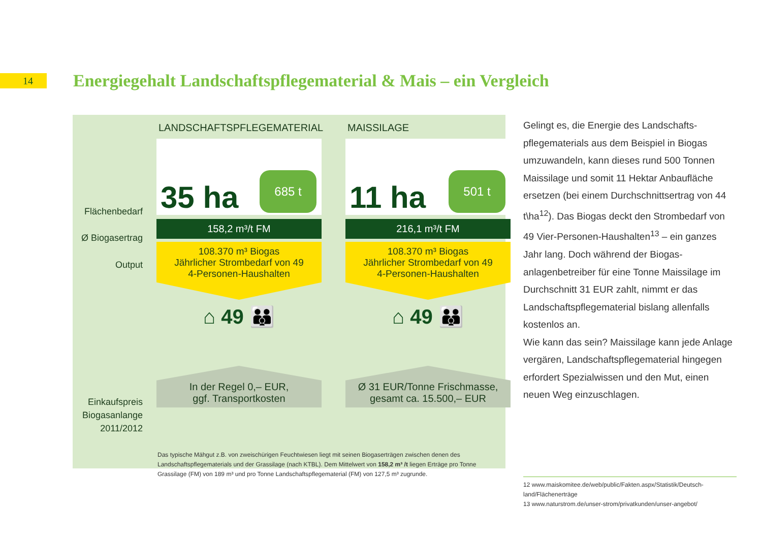14
Energiegehalt Landschaftspflegematerial & Mais – ein Vergleich
Flächenbedarf
Ø Biogasertrag
Output
Einkaufspreis
Biogasanlange
2011/2012
LANDSCHAFTSPFLEGEMATERIAL
35 ha
685 t
158,2 m³/t FM
108.370 m³ Biogas
Jährlicher Strombedarf von 49
4-Personen-Haushalten
⌂ 49 👪
In der Regel 0,– EUR,
ggf. Transportkosten
MAISSILAGE
11 ha
501 t
216,1 m³/t FM
108.370 m³ Biogas
Jährlicher Strombedarf von 49
4-Personen-Haushalten
⌂ 49 👪
Ø 31 EUR/Tonne Frischmasse,
gesamt ca. 15.500,– EUR
Das typische Mähgut z.B. von zweischürigen Feuchtwiesen liegt mit seinen Biogaserträgen zwischen denen des Landschaftspflegematerials und der Grassilage (nach KTBL). Dem Mittelwert von 158,2 m³ /t liegen Erträge pro Tonne Grassilage (FM) von 189 m³ und pro Tonne Landschaftspflegematerial (FM) von 127,5 m³ zugrunde.
Gelingt es, die Energie des Landschafts­pflegematerials aus dem Beispiel in Biogas umzuwandeln, kann dieses rund 500 Tonnen Maissilage und somit 11 Hektar Anbaufläche ersetzen (bei einem Durchschnittsertrag von 44 t\ha<sup>12</sup>). Das Biogas deckt den Strombedarf von 49 Vier-Personen-Haushalten<sup>13</sup> – ein ganzes Jahr lang. Doch während der Biogas­anlagenbetreiber für eine Tonne Maissilage im Durchschnitt 31 EUR zahlt, nimmt er das Landschaftspflegematerial bislang allenfalls kostenlos an.
Wie kann das sein? Maissilage kann jede Anlage vergären, Landschaftspflegematerial hingegen erfordert Spezialwissen und den Mut, einen neuen Weg einzuschlagen.
12 www.maiskomitee.de/web/public/Fakten.aspx/Statistik/Deutsch­land/Flächenerträge
13 www.naturstrom.de/unser-strom/privatkunden/unser-angebot/